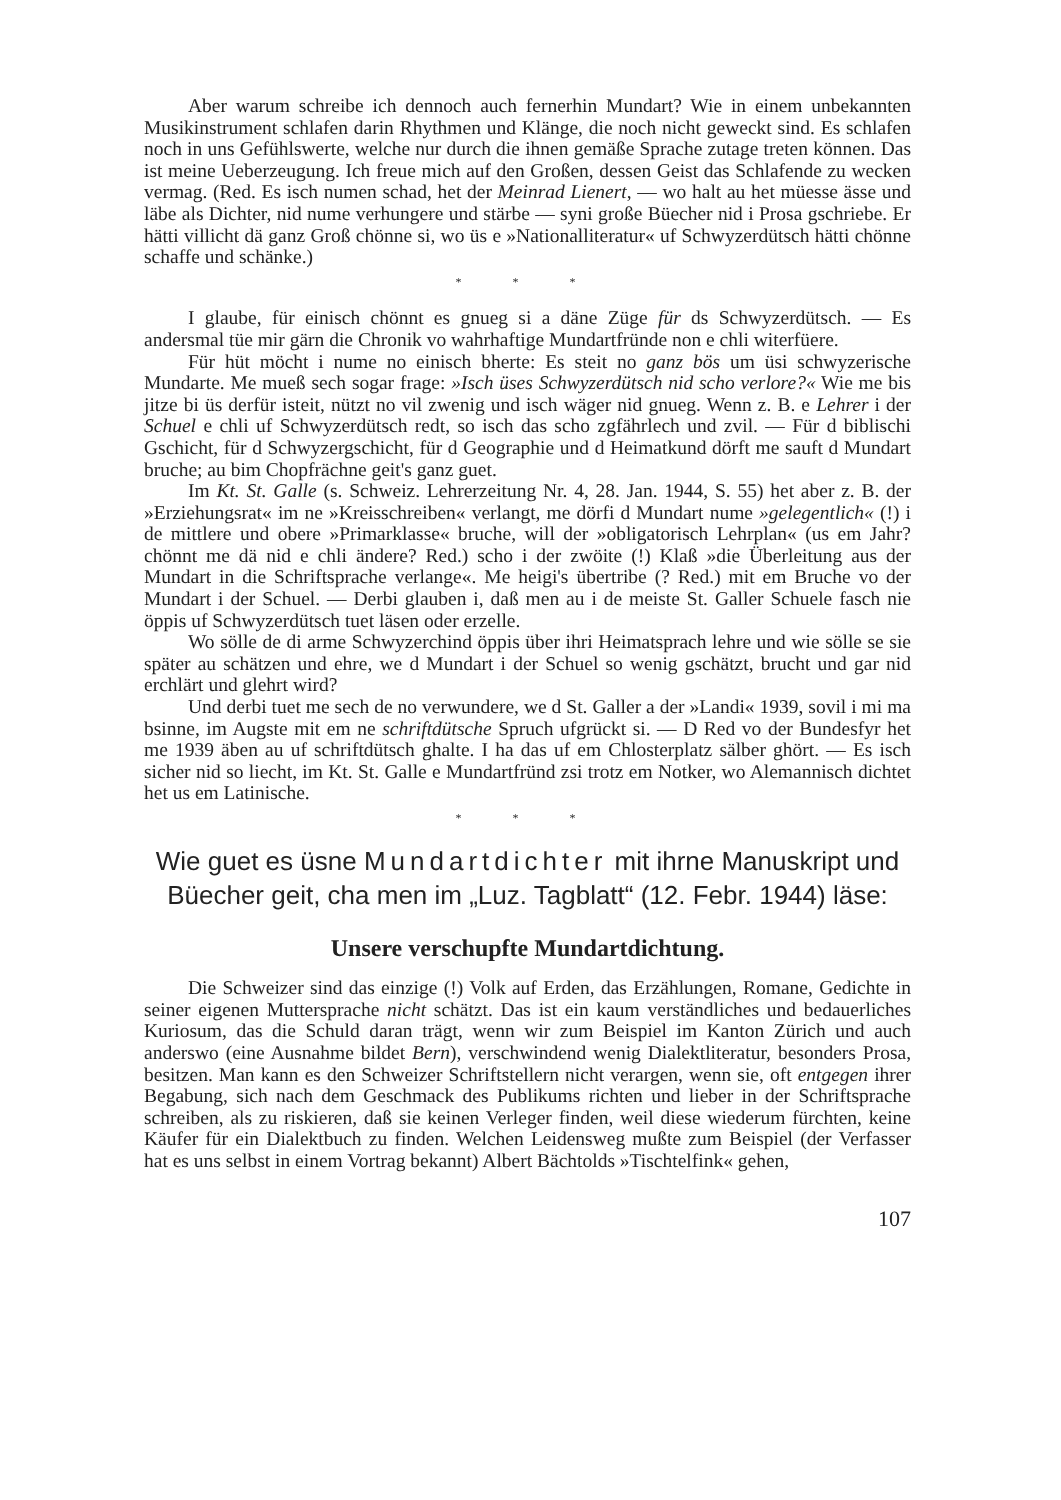Aber warum schreibe ich dennoch auch fernerhin Mundart? Wie in einem unbekannten Musikinstrument schlafen darin Rhythmen und Klänge, die noch nicht geweckt sind. Es schlafen noch in uns Gefühlswerte, welche nur durch die ihnen gemäße Sprache zutage treten können. Das ist meine Ueberzeugung. Ich freue mich auf den Großen, dessen Geist das Schlafende zu wecken vermag. (Red. Es isch numen schad, het der Meinrad Lienert, — wo halt au het müesse ässe und läbe als Dichter, nid nume verhungere und stärbe — syni große Büecher nid i Prosa gschriebe. Er hätti villicht dä ganz Groß chönne si, wo üs e »Nationalliteratur« uf Schwyzerdütsch hätti chönne schaffe und schänke.)
* * *
I glaube, für einisch chönnt es gnueg si a däne Züge für ds Schwyzerdütsch. — Es andersmal tüe mir gärn die Chronik vo wahrhaftige Mundartfründe non e chli witerfüere.
Für hüt möcht i nume no einisch bherte: Es steit no ganz bös um üsi schwyzerische Mundarte. Me mueß sech sogar frage: »Isch üses Schwyzerdütsch nid scho verlore?« Wie me bis jitze bi üs derfür isteit, nützt no vil zwenig und isch wäger nid gnueg. Wenn z. B. e Lehrer i der Schuel e chli uf Schwyzerdütsch redt, so isch das scho zgfährlech und zvil. — Für d biblischi Gschicht, für d Schwyzergschicht, für d Geographie und d Heimatkund dörft me sauft d Mundart bruche; au bim Chopfrächne geit's ganz guet.
Im Kt. St. Galle (s. Schweiz. Lehrerzeitung Nr. 4, 28. Jan. 1944, S. 55) het aber z. B. der »Erziehungsrat« im ne »Kreisschreiben« verlangt, me dörfi d Mundart nume »gelegentlich« (!) i de mittlere und obere »Primarklasse« bruche, will der »obligatorisch Lehrplan« (us em Jahr? chönnt me dä nid e chli ändere? Red.) scho i der zwöite (!) Klaß »die Überleitung aus der Mundart in die Schriftsprache verlange«. Me heigi's übertribe (? Red.) mit em Bruche vo der Mundart i der Schuel. — Derbi glauben i, daß men au i de meiste St. Galler Schuele fasch nie öppis uf Schwyzerdütsch tuet läsen oder erzelle.
Wo sölle de di arme Schwyzerchind öppis über ihri Heimatsprach lehre und wie sölle se sie später au schätzen und ehre, we d Mundart i der Schuel so wenig gschätzt, brucht und gar nid erchlärt und glehrt wird?
Und derbi tuet me sech de no verwundere, we d St. Galler a der »Landi« 1939, sovil i mi ma bsinne, im Augste mit em ne schriftdütsche Spruch ufgrückt si. — D Red vo der Bundesfyr het me 1939 äben au uf schriftdütsch ghalte. I ha das uf em Chlosterplatz sälber ghört. — Es isch sicher nid so liecht, im Kt. St. Galle e Mundartfründ zsi trotz em Notker, wo Alemannisch dichtet het us em Latinische.
* * *
Wie guet es üsne Mundartdichter mit ihrne Manuskript und Büecher geit, cha men im „Luz. Tagblatt“ (12. Febr. 1944) läse:
Unsere verschupfte Mundartdichtung.
Die Schweizer sind das einzige (!) Volk auf Erden, das Erzählungen, Romane, Gedichte in seiner eigenen Muttersprache nicht schätzt. Das ist ein kaum verständliches und bedauerliches Kuriosum, das die Schuld daran trägt, wenn wir zum Beispiel im Kanton Zürich und auch anderswo (eine Ausnahme bildet Bern), verschwindend wenig Dialektliteratur, besonders Prosa, besitzen. Man kann es den Schweizer Schriftstellern nicht verargen, wenn sie, oft entgegen ihrer Begabung, sich nach dem Geschmack des Publikums richten und lieber in der Schriftsprache schreiben, als zu riskieren, daß sie keinen Verleger finden, weil diese wiederum fürchten, keine Käufer für ein Dialektbuch zu finden. Welchen Leidensweg mußte zum Beispiel (der Verfasser hat es uns selbst in einem Vortrag bekannt) Albert Bächtolds »Tischtelfink« gehen,
107